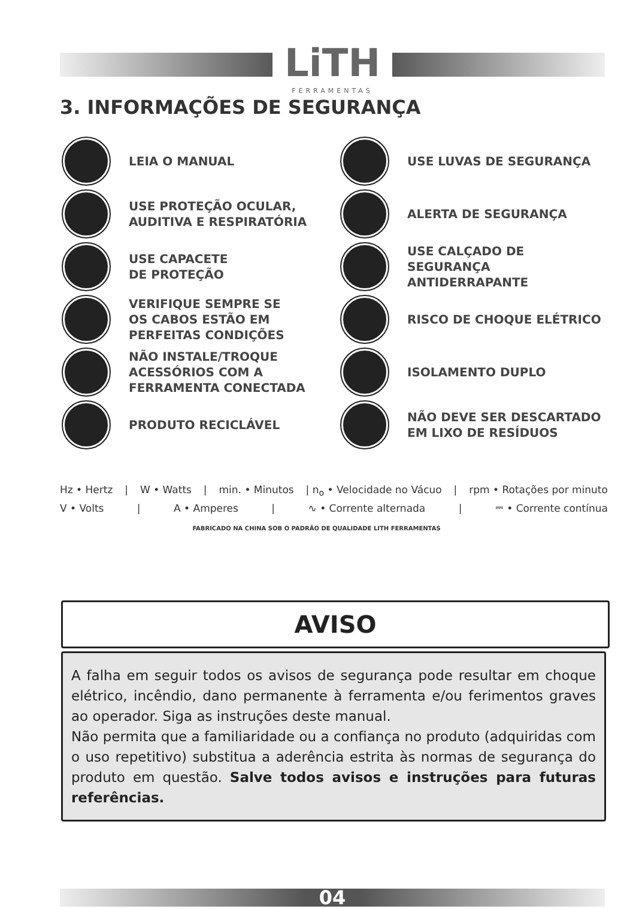LiTH
FERRAMENTAS
3. INFORMAÇÕES DE SEGURANÇA
LEIA O MANUAL
USE LUVAS DE SEGURANÇA
USE PROTEÇÃO OCULAR,
AUDITIVA E RESPIRATÓRIA
ALERTA DE SEGURANÇA
USE CAPACETE
DE PROTEÇÃO
USE CALÇADO DE SEGURANÇA
ANTIDERRAPANTE
VERIFIQUE SEMPRE SE
OS CABOS ESTÃO EM
PERFEITAS CONDIÇÕES
RISCO DE CHOQUE ELÉTRICO
NÃO INSTALE/TROQUE
ACESSÓRIOS COM A
FERRAMENTA CONECTADA
ISOLAMENTO DUPLO
PRODUTO RECICLÁVEL
NÃO DEVE SER DESCARTADO
EM LIXO DE RESÍDUOS
Hz • Hertz | W • Watts | min. • Minutos | n<sub>o</sub> • Velocidade no Vácuo | rpm • Rotações por minuto
V • Volts | A • Amperes | ∿ • Corrente alternada | ⎓ • Corrente contínua
FABRICADO NA CHINA SOB O PADRÃO DE QUALIDADE LITH FERRAMENTAS
AVISO
A falha em seguir todos os avisos de segurança pode resultar em choque elétrico, incêndio, dano permanente à ferramenta e/ou ferimentos graves ao operador. Siga as instruções deste manual.
Não permita que a familiaridade ou a confiança no produto (adquiridas com o uso repetitivo) substitua a aderência estrita às normas de segurança do produto em questão. Salve todos avisos e instruções para futuras referências.
04